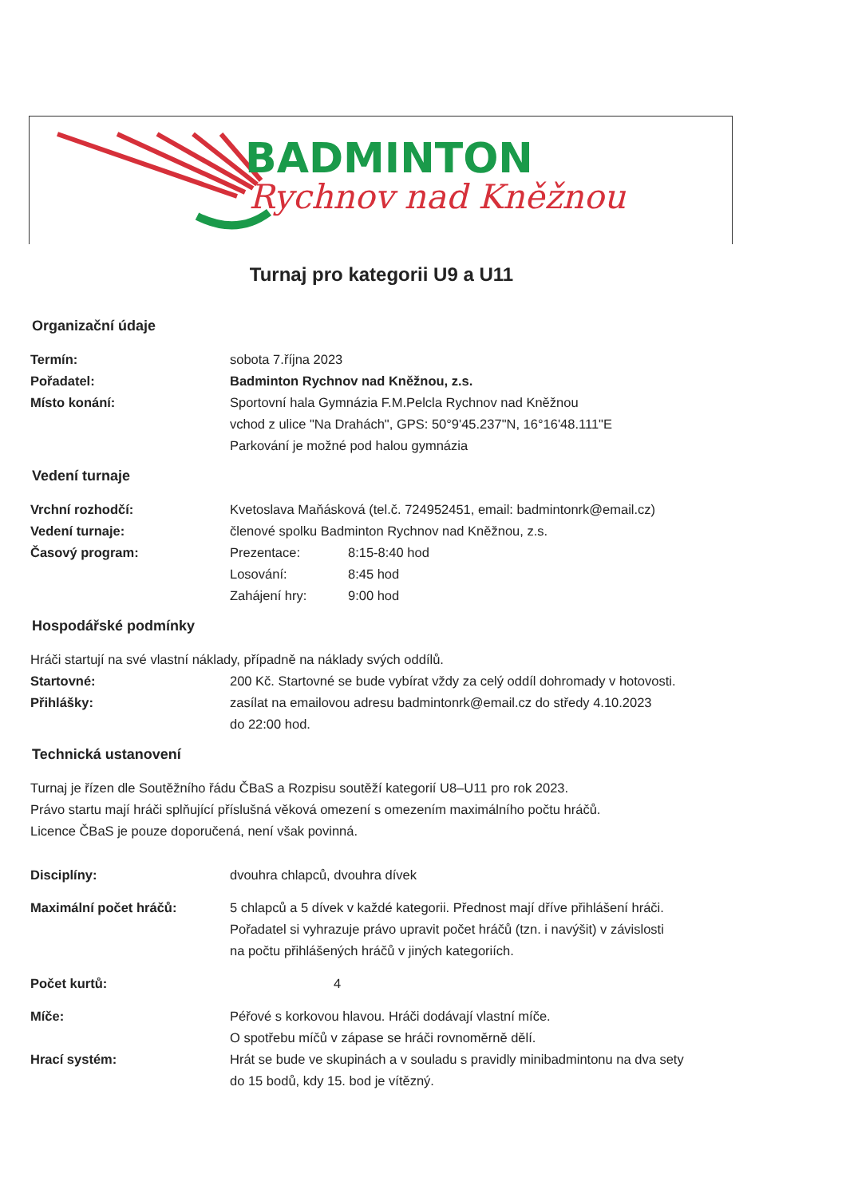BADMINTON
Rychnov nad Kněžnou
Turnaj pro kategorii U9 a U11
Organizační údaje
Termín: sobota 7.října 2023
Pořadatel: Badminton Rychnov nad Kněžnou, z.s.
Místo konání: Sportovní hala Gymnázia F.M.Pelcla Rychnov nad Kněžnou
vchod z ulice "Na Drahách", GPS: 50°9'45.237"N, 16°16'48.111"E
Parkování je možné pod halou gymnázia
Vedení turnaje
Vrchní rozhodčí: Kvetoslava Maňásková (tel.č. 724952451, email: badmintonrk@email.cz)
Vedení turnaje: členové spolku Badminton Rychnov nad Kněžnou, z.s.
Časový program:
Prezentace: 8:15-8:40 hod
Losování: 8:45 hod
Zahájení hry: 9:00 hod
Hospodářské podmínky
Hráči startují na své vlastní náklady, případně na náklady svých oddílů.
Startovné: 200 Kč. Startovné se bude vybírat vždy za celý oddíl dohromady v hotovosti.
Přihlášky: zasílat na emailovou adresu badmintonrk@email.cz do středy 4.10.2023
do 22:00 hod.
Technická ustanovení
Turnaj je řízen dle Soutěžního řádu ČBaS a Rozpisu soutěží kategorií U8–U11 pro rok 2023.
Právo startu mají hráči splňující příslušná věková omezení s omezením maximálního počtu hráčů.
Licence ČBaS je pouze doporučená, není však povinná.
Disciplíny: dvouhra chlapců, dvouhra dívek
Maximální počet hráčů: 5 chlapců a 5 dívek v každé kategorii. Přednost mají dříve přihlášení hráči.
Pořadatel si vyhrazuje právo upravit počet hráčů (tzn. i navýšit) v závislosti
na počtu přihlášených hráčů v jiných kategoriích.
Počet kurtů: 4
Míče: Péřové s korkovou hlavou. Hráči dodávají vlastní míče.
O spotřebu míčů v zápase se hráči rovnoměrně dělí.
Hrací systém: Hrát se bude ve skupinách a v souladu s pravidly minibadmintonu na dva sety
do 15 bodů, kdy 15. bod je vítězný.